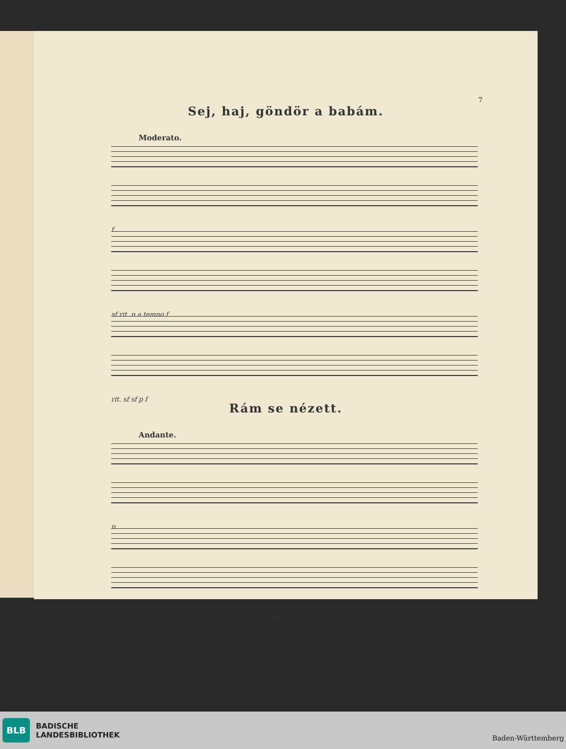7
Sej, haj, göndör a babám.
Moderato.
f
sf rit. p a tempo f
rit. sf sf p f
Rám se nézett.
Andante.
p
B. & C<sup>o</sup> 2169
BLB
BADISCHE
LANDESBIBLIOTHEK
Baden-Württemberg